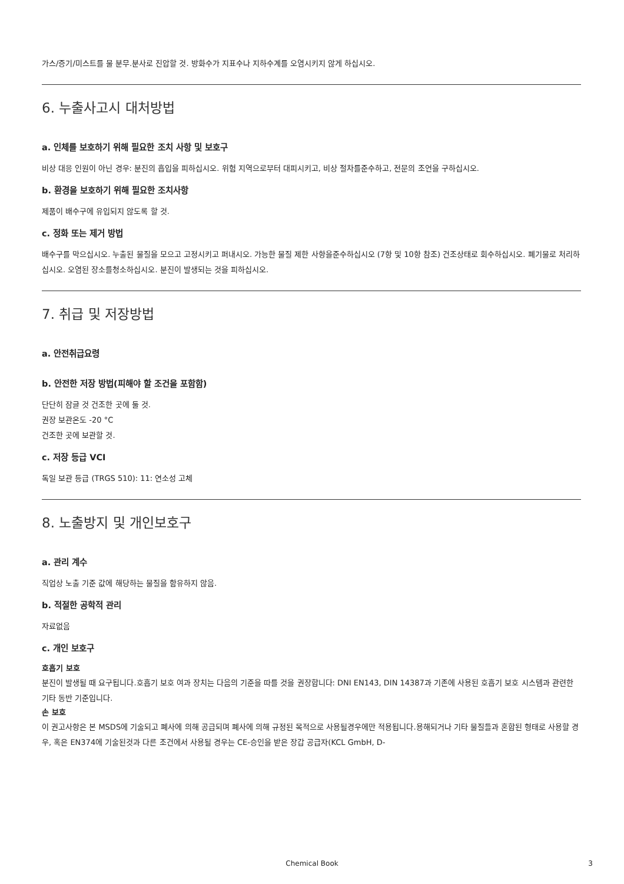가스/증기/미스트를 물 분무.분사로 진압할 것. 방화수가 지표수나 지하수계를 오염시키지 않게 하십시오.
6. 누출사고시 대처방법
a. 인체를 보호하기 위해 필요한 조치 사항 및 보호구
비상 대응 인원이 아닌 경우: 분진의 흡입을 피하십시오. 위험 지역으로부터 대피시키고, 비상 절차를준수하고, 전문의 조언을 구하십시오.
b. 환경을 보호하기 위해 필요한 조치사항
제품이 배수구에 유입되지 않도록 할 것.
c. 정화 또는 제거 방법
배수구를 막으십시오. 누출된 물질을 모으고 고정시키고 퍼내시오. 가능한 물질 제한 사항을준수하십시오 (7항 및 10항 참조) 건조상태로 회수하십시오. 폐기물로 처리하십시오. 오염된 장소를청소하십시오. 분진이 발생되는 것을 피하십시오.
7. 취급 및 저장방법
a. 안전취급요령
b. 안전한 저장 방법(피해야 할 조건을 포함함)
단단히 잠글 것 건조한 곳에 둘 것.
권장 보관온도 -20 °C
건조한 곳에 보관할 것.
c. 저장 등급 VCI
독일 보관 등급 (TRGS 510): 11: 연소성 고체
8. 노출방지 및 개인보호구
a. 관리 계수
직업상 노출 기준 값에 해당하는 물질을 함유하지 않음.
b. 적절한 공학적 관리
자료없음
c. 개인 보호구
호흡기 보호
분진이 발생될 때 요구됩니다.호흡기 보호 여과 장치는 다음의 기준을 따를 것을 권장합니다: DNI EN143, DIN 14387과 기존에 사용된 호흡기 보호 시스템과 관련한 기타 동반 기준입니다.
손 보호
이 권고사항은 본 MSDS에 기술되고 폐사에 의해 공급되며 폐사에 의해 규정된 목적으로 사용될경우에만 적용됩니다.용해되거나 기타 물질들과 혼합된 형태로 사용할 경우, 혹은 EN374에 기술된것과 다른 조건에서 사용될 경우는 CE-승인을 받은 장갑 공급자(KCL GmbH, D-
Chemical Book 3